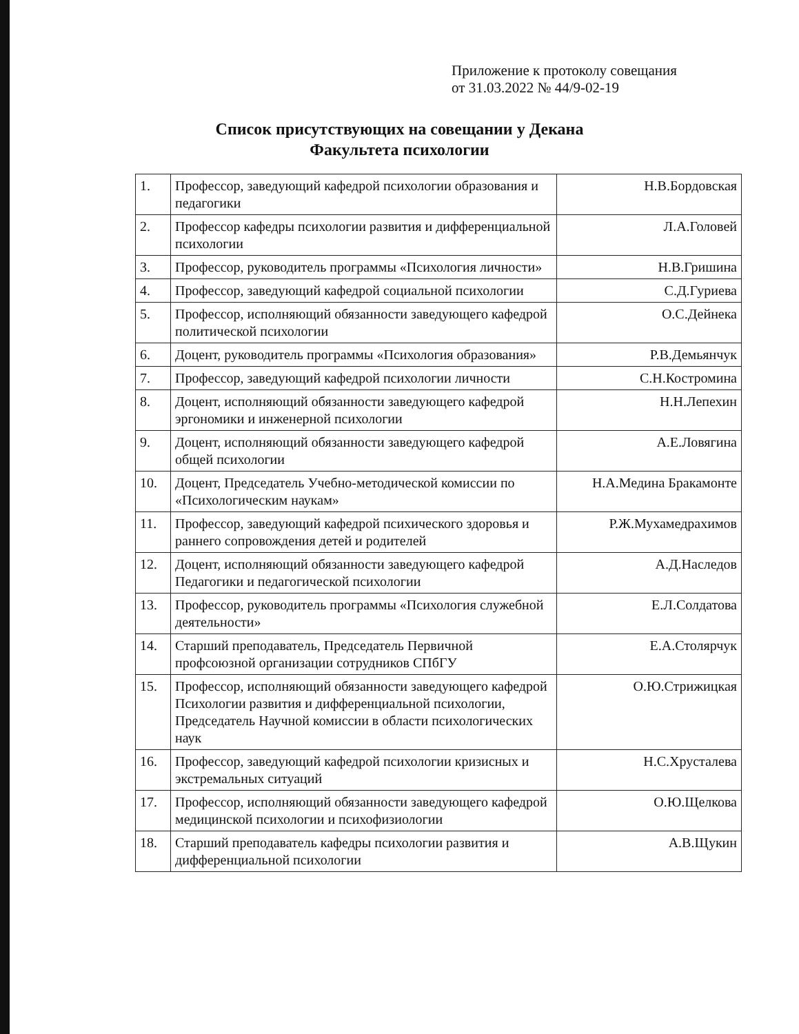Приложение к протоколу совещания
от 31.03.2022 № 44/9-02-19
Список присутствующих на совещании у Декана
Факультета психологии
| 1. | Профессор, заведующий кафедрой психологии образования и педагогики | Н.В.Бордовская |
| 2. | Профессор кафедры психологии развития и дифференциальной психологии | Л.А.Головей |
| 3. | Профессор, руководитель программы «Психология личности» | Н.В.Гришина |
| 4. | Профессор, заведующий кафедрой социальной психологии | С.Д.Гуриева |
| 5. | Профессор, исполняющий обязанности заведующего кафедрой политической психологии | О.С.Дейнека |
| 6. | Доцент, руководитель программы «Психология образования» | Р.В.Демьянчук |
| 7. | Профессор, заведующий кафедрой психологии личности | С.Н.Костромина |
| 8. | Доцент, исполняющий обязанности заведующего кафедрой эргономики и инженерной психологии | Н.Н.Лепехин |
| 9. | Доцент, исполняющий обязанности заведующего кафедрой общей психологии | А.Е.Ловягина |
| 10. | Доцент, Председатель Учебно-методической комиссии по «Психологическим наукам» | Н.А.Медина Бракамонте |
| 11. | Профессор, заведующий кафедрой психического здоровья и раннего сопровождения детей и родителей | Р.Ж.Мухамедрахимов |
| 12. | Доцент, исполняющий обязанности заведующего кафедрой Педагогики и педагогической психологии | А.Д.Наследов |
| 13. | Профессор, руководитель программы «Психология служебной деятельности» | Е.Л.Солдатова |
| 14. | Старший преподаватель, Председатель Первичной профсоюзной организации сотрудников СПбГУ | Е.А.Столярчук |
| 15. | Профессор, исполняющий обязанности заведующего кафедрой Психологии развития и дифференциальной психологии, Председатель Научной комиссии в области психологических наук | О.Ю.Стрижицкая |
| 16. | Профессор, заведующий кафедрой психологии кризисных и экстремальных ситуаций | Н.С.Хрусталева |
| 17. | Профессор, исполняющий обязанности заведующего кафедрой медицинской психологии и психофизиологии | О.Ю.Щелкова |
| 18. | Старший преподаватель кафедры психологии развития и дифференциальной психологии | А.В.Щукин |